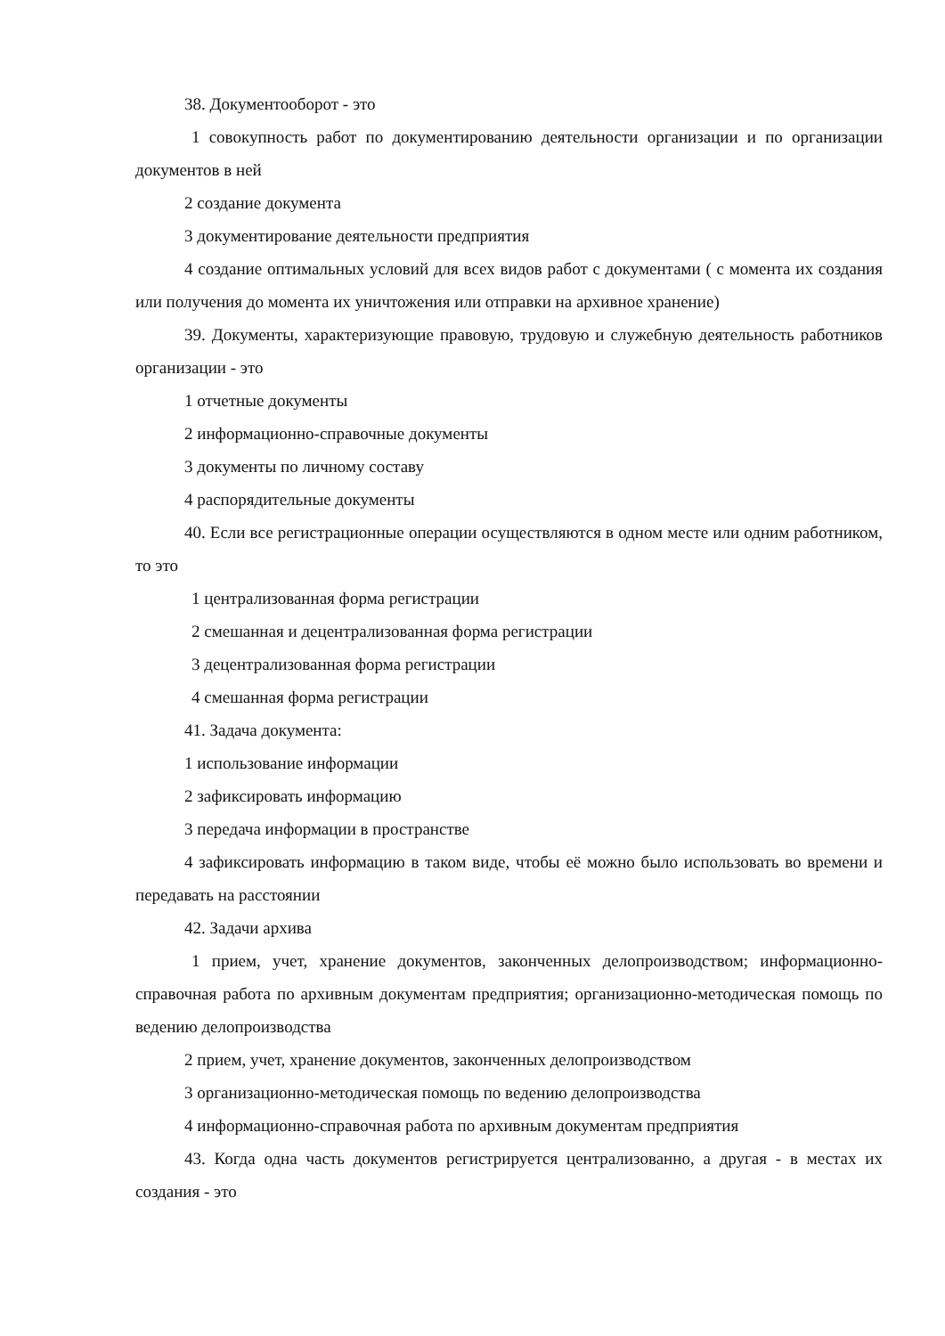38. Документооборот - это
1 совокупность работ по документированию деятельности организации и по организации документов в ней
2 создание документа
3 документирование деятельности предприятия
4 создание оптимальных условий для всех видов работ с документами ( с момента их создания или получения до момента их уничтожения или отправки на архивное хранение)
39. Документы, характеризующие правовую, трудовую и служебную деятельность работников организации - это
1 отчетные документы
2 информационно-справочные документы
3 документы по личному составу
4 распорядительные документы
40. Если все регистрационные операции осуществляются в одном месте или одним работником, то это
1 централизованная форма регистрации
2 смешанная и децентрализованная форма регистрации
3 децентрализованная форма регистрации
4 смешанная форма регистрации
41. Задача документа:
1 использование информации
2 зафиксировать информацию
3 передача информации в пространстве
4 зафиксировать информацию в таком виде, чтобы её можно было использовать во времени и передавать на расстоянии
42. Задачи архива
1 прием, учет, хранение документов, законченных делопроизводством; информационно-справочная работа по архивным документам предприятия; организационно-методическая помощь по ведению делопроизводства
2 прием, учет, хранение документов, законченных делопроизводством
3 организационно-методическая помощь по ведению делопроизводства
4 информационно-справочная работа по архивным документам предприятия
43. Когда одна часть документов регистрируется централизованно, а другая - в местах их создания - это